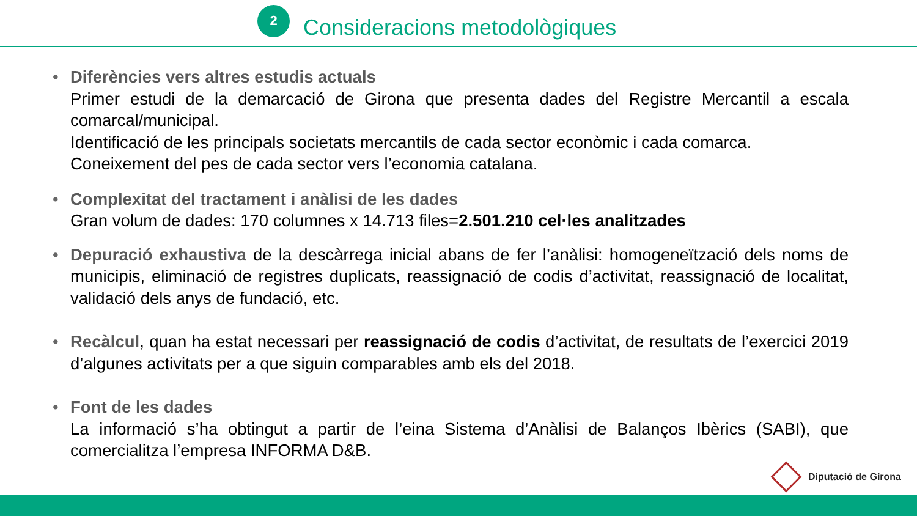2
Consideracions metodològiques
• Diferències vers altres estudis actuals
Primer estudi de la demarcació de Girona que presenta dades del Registre Mercantil a escala comarcal/municipal.
Identificació de les principals societats mercantils de cada sector econòmic i cada comarca.
Coneixement del pes de cada sector vers l’economia catalana.
• Complexitat del tractament i anàlisi de les dades
Gran volum de dades: 170 columnes x 14.713 files=2.501.210 cel·les analitzades
• Depuració exhaustiva de la descàrrega inicial abans de fer l’anàlisi: homogeneïtzació dels noms de municipis, eliminació de registres duplicats, reassignació de codis d’activitat, reassignació de localitat, validació dels anys de fundació, etc.
• Recàlcul, quan ha estat necessari per reassignació de codis d’activitat, de resultats de l’exercici 2019 d’algunes activitats per a que siguin comparables amb els del 2018.
• Font de les dades
La informació s’ha obtingut a partir de l’eina Sistema d’Anàlisi de Balanços Ibèrics (SABI), que comercialitza l’empresa INFORMA D&B.
Diputació de Girona